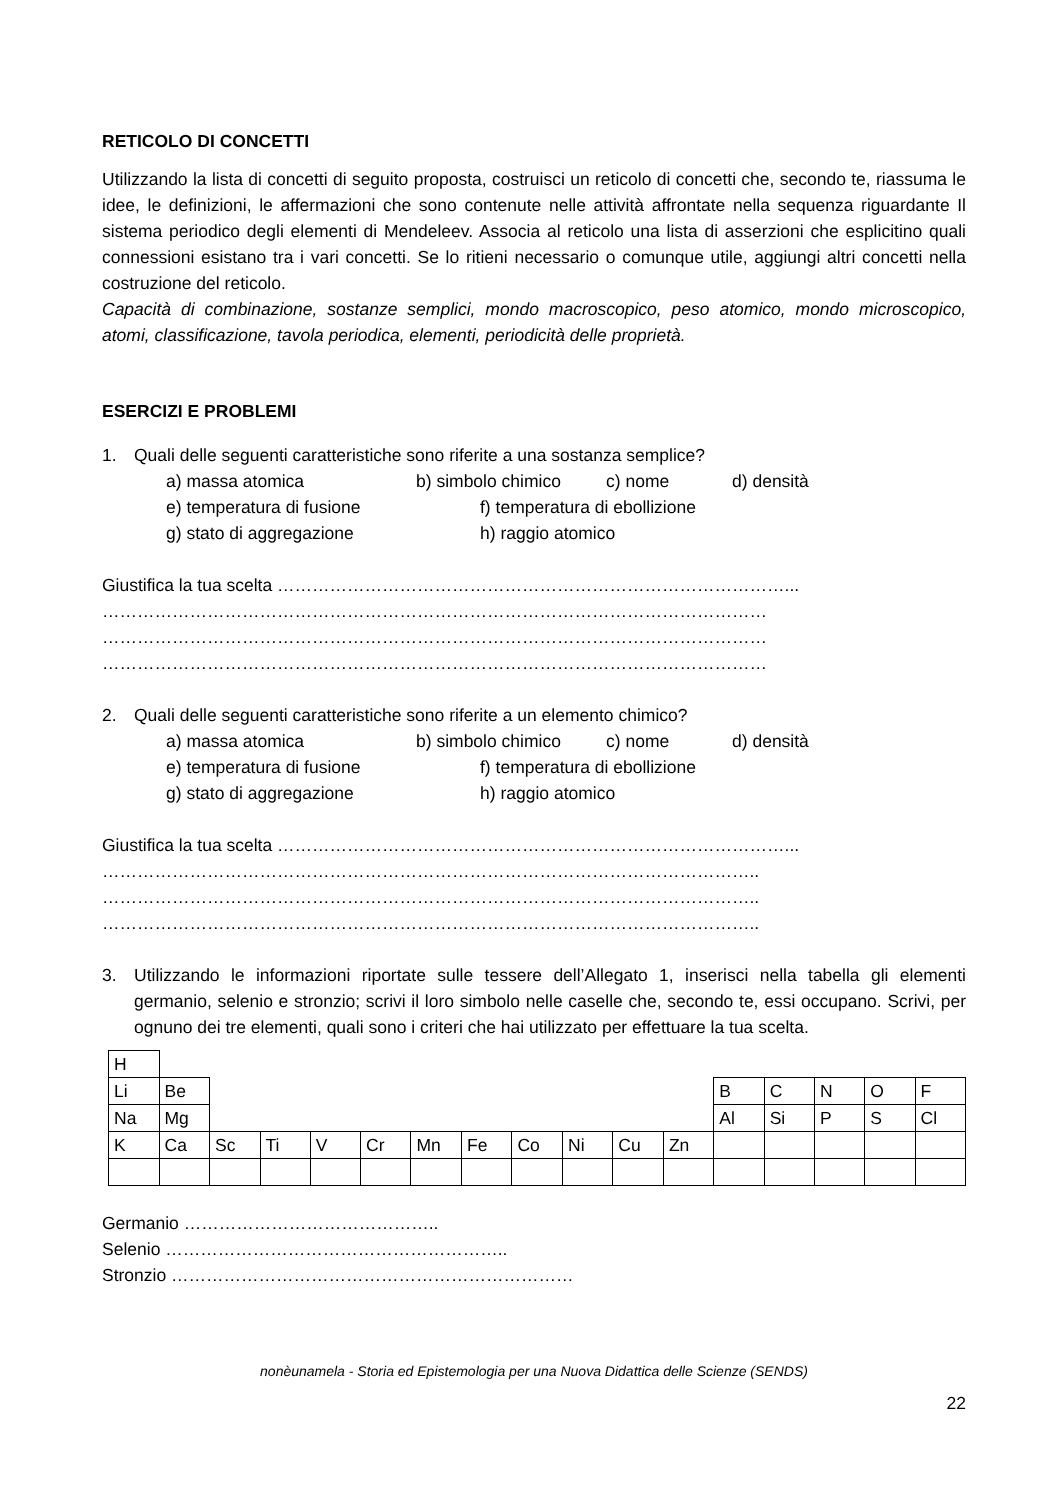RETICOLO DI CONCETTI
Utilizzando la lista di concetti di seguito proposta, costruisci un reticolo di concetti che, secondo te, riassuma le idee, le definizioni, le affermazioni che sono contenute nelle attività affrontate nella sequenza riguardante Il sistema periodico degli elementi di Mendeleev. Associa al reticolo una lista di asserzioni che esplicitino quali connessioni esistano tra i vari concetti. Se lo ritieni necessario o comunque utile, aggiungi altri concetti nella costruzione del reticolo.
Capacità di combinazione, sostanze semplici, mondo macroscopico, peso atomico, mondo microscopico, atomi, classificazione, tavola periodica, elementi, periodicità delle proprietà.
ESERCIZI E PROBLEMI
1. Quali delle seguenti caratteristiche sono riferite a una sostanza semplice?
a) massa atomica b) simbolo chimico c) nome d) densità
e) temperatura di fusione f) temperatura di ebollizione
g) stato di aggregazione h) raggio atomico
Giustifica la tua scelta ……………………………………………………………………………...
……………………………………………………………………………………………………
……………………………………………………………………………………………………
……………………………………………………………………………………………………
2. Quali delle seguenti caratteristiche sono riferite a un elemento chimico?
a) massa atomica b) simbolo chimico c) nome d) densità
e) temperatura di fusione f) temperatura di ebollizione
g) stato di aggregazione h) raggio atomico
Giustifica la tua scelta ……………………………………………………………………………...
…………………………………………………………………………………………………..
…………………………………………………………………………………………………..
…………………………………………………………………………………………………..
3. Utilizzando le informazioni riportate sulle tessere dell’Allegato 1, inserisci nella tabella gli elementi germanio, selenio e stronzio; scrivi il loro simbolo nelle caselle che, secondo te, essi occupano. Scrivi, per ognuno dei tre elementi, quali sono i criteri che hai utilizzato per effettuare la tua scelta.
| H | | | | | | | | | | | | | | | | |
| Li | Be | | | | | | | | | | | B | C | N | O | F |
| Na | Mg | | | | | | | | | | | Al | Si | P | S | Cl |
| K | Ca | Sc | Ti | V | Cr | Mn | Fe | Co | Ni | Cu | Zn | | | | | |
Germanio ……………………………………..
Selenio …………………………………………………..
Stronzio ……………………………………………………………
nonèunamela - Storia ed Epistemologia per una Nuova Didattica delle Scienze (SENDS)
22